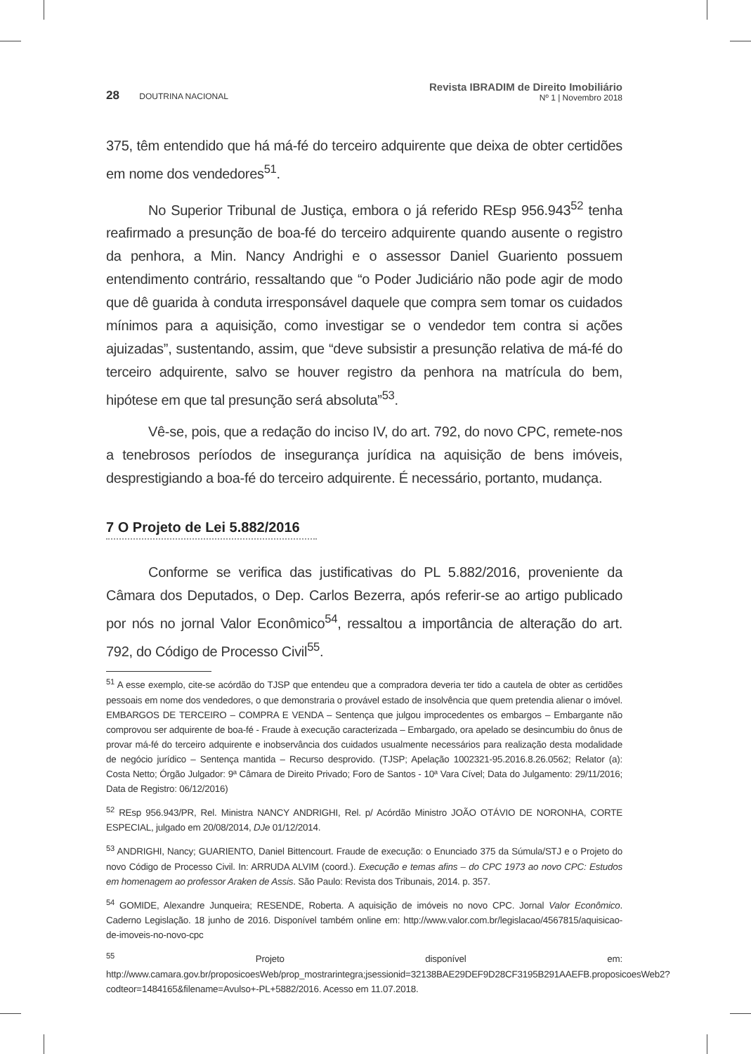28 DOUTRINA NACIONAL
Revista IBRADIM de Direito Imobiliário
Nº 1 | Novembro 2018
375, têm entendido que há má-fé do terceiro adquirente que deixa de obter certidões em nome dos vendedores<sup>51</sup>.
No Superior Tribunal de Justiça, embora o já referido REsp 956.943<sup>52</sup> tenha reafirmado a presunção de boa-fé do terceiro adquirente quando ausente o registro da penhora, a Min. Nancy Andrighi e o assessor Daniel Guariento possuem entendimento contrário, ressaltando que “o Poder Judiciário não pode agir de modo que dê guarida à conduta irresponsável daquele que compra sem tomar os cuidados mínimos para a aquisição, como investigar se o vendedor tem contra si ações ajuizadas”, sustentando, assim, que “deve subsistir a presunção relativa de má-fé do terceiro adquirente, salvo se houver registro da penhora na matrícula do bem, hipótese em que tal presunção será absoluta”<sup>53</sup>.
Vê-se, pois, que a redação do inciso IV, do art. 792, do novo CPC, remete-nos a tenebrosos períodos de insegurança jurídica na aquisição de bens imóveis, desprestigiando a boa-fé do terceiro adquirente. É necessário, portanto, mudança.
7 O Projeto de Lei 5.882/2016
Conforme se verifica das justificativas do PL 5.882/2016, proveniente da Câmara dos Deputados, o Dep. Carlos Bezerra, após referir-se ao artigo publicado por nós no jornal Valor Econômico<sup>54</sup>, ressaltou a importância de alteração do art. 792, do Código de Processo Civil<sup>55</sup>.
<sup>51</sup> A esse exemplo, cite-se acórdão do TJSP que entendeu que a compradora deveria ter tido a cautela de obter as certidões pessoais em nome dos vendedores, o que demonstraria o provável estado de insolvência que quem pretendia alienar o imóvel. EMBARGOS DE TERCEIRO – COMPRA E VENDA – Sentença que julgou improcedentes os embargos – Embargante não comprovou ser adquirente de boa-fé - Fraude à execução caracterizada – Embargado, ora apelado se desincumbiu do ônus de provar má-fé do terceiro adquirente e inobservância dos cuidados usualmente necessários para realização desta modalidade de negócio jurídico – Sentença mantida – Recurso desprovido. (TJSP; Apelação 1002321-95.2016.8.26.0562; Relator (a): Costa Netto; Órgão Julgador: 9ª Câmara de Direito Privado; Foro de Santos - 10ª Vara Cível; Data do Julgamento: 29/11/2016; Data de Registro: 06/12/2016)
<sup>52</sup> REsp 956.943/PR, Rel. Ministra NANCY ANDRIGHI, Rel. p/ Acórdão Ministro JOÃO OTÁVIO DE NORONHA, CORTE ESPECIAL, julgado em 20/08/2014, DJe 01/12/2014.
<sup>53</sup> ANDRIGHI, Nancy; GUARIENTO, Daniel Bittencourt. Fraude de execução: o Enunciado 375 da Súmula/STJ e o Projeto do novo Código de Processo Civil. In: ARRUDA ALVIM (coord.). Execução e temas afins – do CPC 1973 ao novo CPC: Estudos em homenagem ao professor Araken de Assis. São Paulo: Revista dos Tribunais, 2014. p. 357.
<sup>54</sup> GOMIDE, Alexandre Junqueira; RESENDE, Roberta. A aquisição de imóveis no novo CPC. Jornal Valor Econômico. Caderno Legislação. 18 junho de 2016. Disponível também online em: http://www.valor.com.br/legislacao/4567815/aquisicao-de-imoveis-no-novo-cpc
<sup>55</sup> Projeto disponível em: http://www.camara.gov.br/proposicoesWeb/prop_mostrarintegra;jsessionid=32138BAE29DEF9D28CF3195B291AAEFB.proposicoesWeb2?codteor=1484165&filename=Avulso+-PL+5882/2016. Acesso em 11.07.2018.